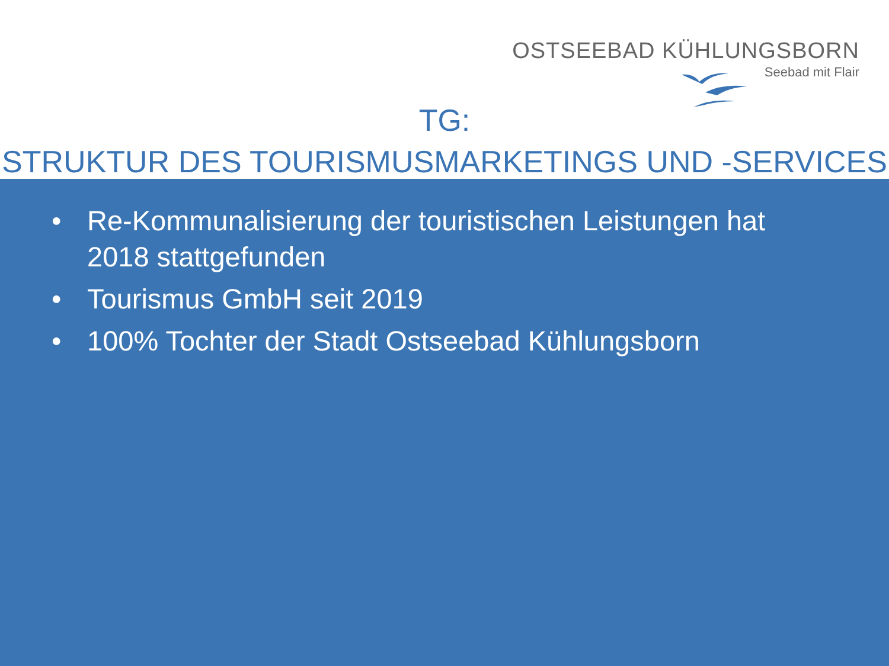OSTSEEBAD KÜHLUNGSBORN
Seebad mit Flair
TG:
STRUKTUR DES TOURISMUSMARKETINGS UND -SERVICES
• Re-Kommunalisierung der touristischen Leistungen hat 2018 stattgefunden
• Tourismus GmbH seit 2019
• 100% Tochter der Stadt Ostseebad Kühlungsborn